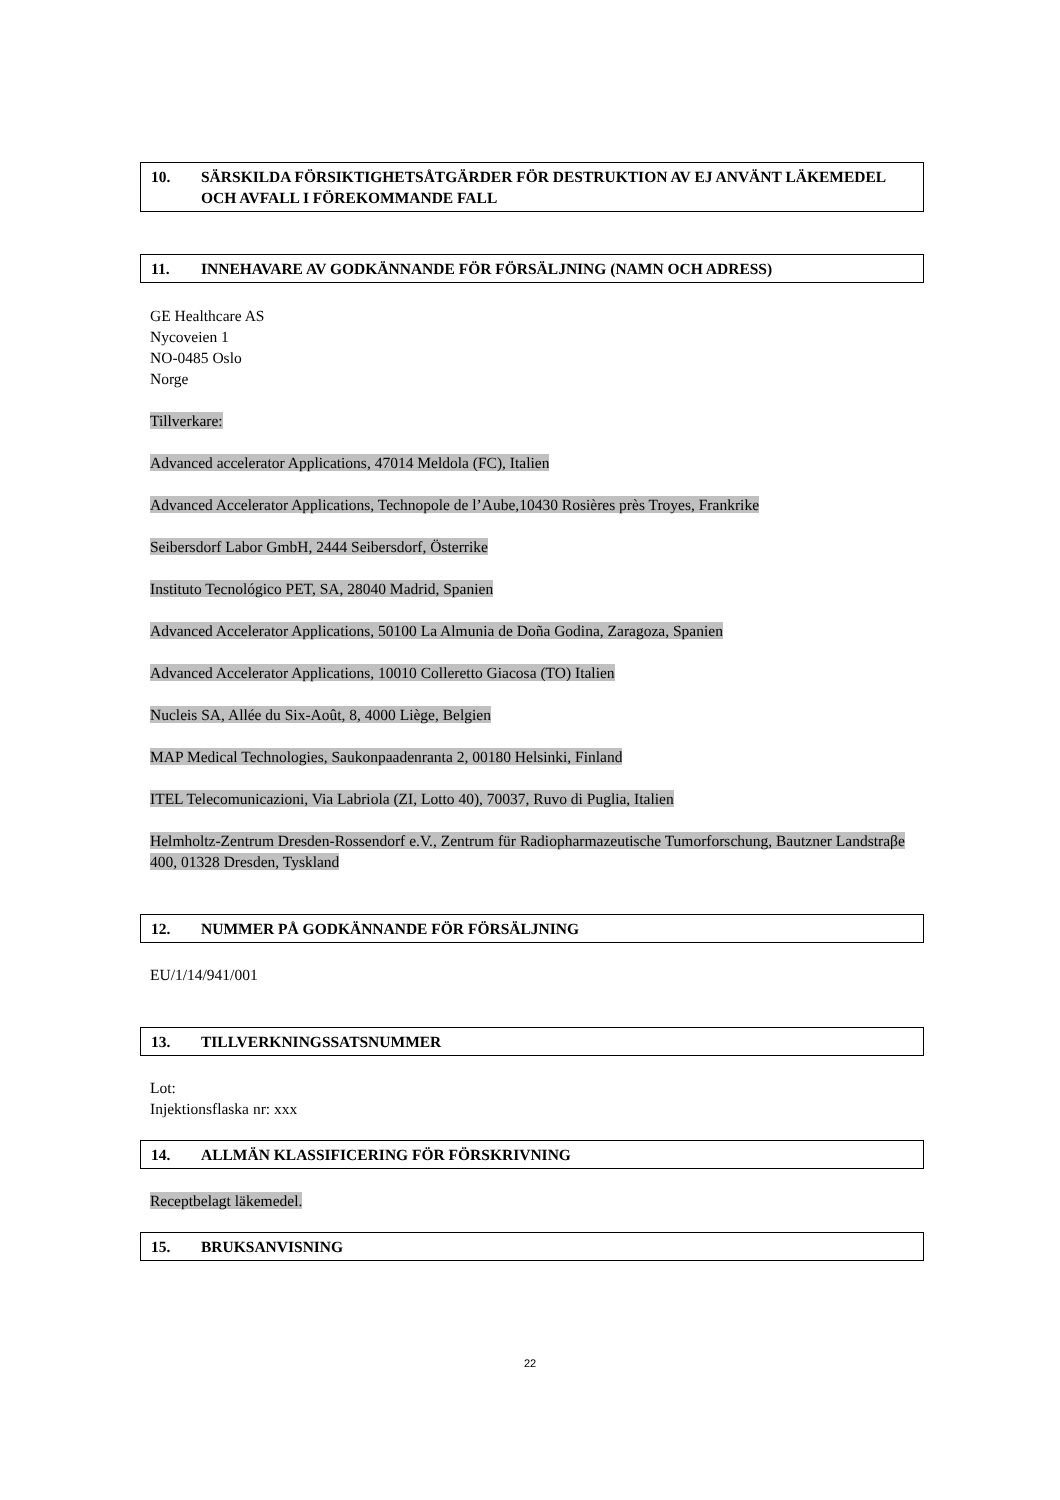10. SÄRSKILDA FÖRSIKTIGHETSÅTGÄRDER FÖR DESTRUKTION AV EJ ANVÄNT LÄKEMEDEL OCH AVFALL I FÖREKOMMANDE FALL
11. INNEHAVARE AV GODKÄNNANDE FÖR FÖRSÄLJNING (NAMN OCH ADRESS)
GE Healthcare AS
Nycoveien 1
NO-0485 Oslo
Norge
Tillverkare:
Advanced accelerator Applications, 47014 Meldola (FC), Italien
Advanced Accelerator Applications, Technopole de l’Aube,10430 Rosières près Troyes, Frankrike
Seibersdorf Labor GmbH, 2444 Seibersdorf, Österrike
Instituto Tecnológico PET, SA, 28040 Madrid, Spanien
Advanced Accelerator Applications, 50100 La Almunia de Doña Godina, Zaragoza, Spanien
Advanced Accelerator Applications, 10010 Colleretto Giacosa (TO) Italien
Nucleis SA, Allée du Six-Août, 8, 4000 Liège, Belgien
MAP Medical Technologies, Saukonpaadenranta 2, 00180 Helsinki, Finland
ITEL Telecomunicazioni, Via Labriola (ZI, Lotto 40), 70037, Ruvo di Puglia, Italien
Helmholtz-Zentrum Dresden-Rossendorf e.V., Zentrum für Radiopharmazeutische Tumorforschung, Bautzner Landstraβe 400, 01328 Dresden, Tyskland
12. NUMMER PÅ GODKÄNNANDE FÖR FÖRSÄLJNING
EU/1/14/941/001
13. TILLVERKNINGSSATSNUMMER
Lot:
Injektionsflaska nr: xxx
14. ALLMÄN KLASSIFICERING FÖR FÖRSKRIVNING
Receptbelagt läkemedel.
15. BRUKSANVISNING
22